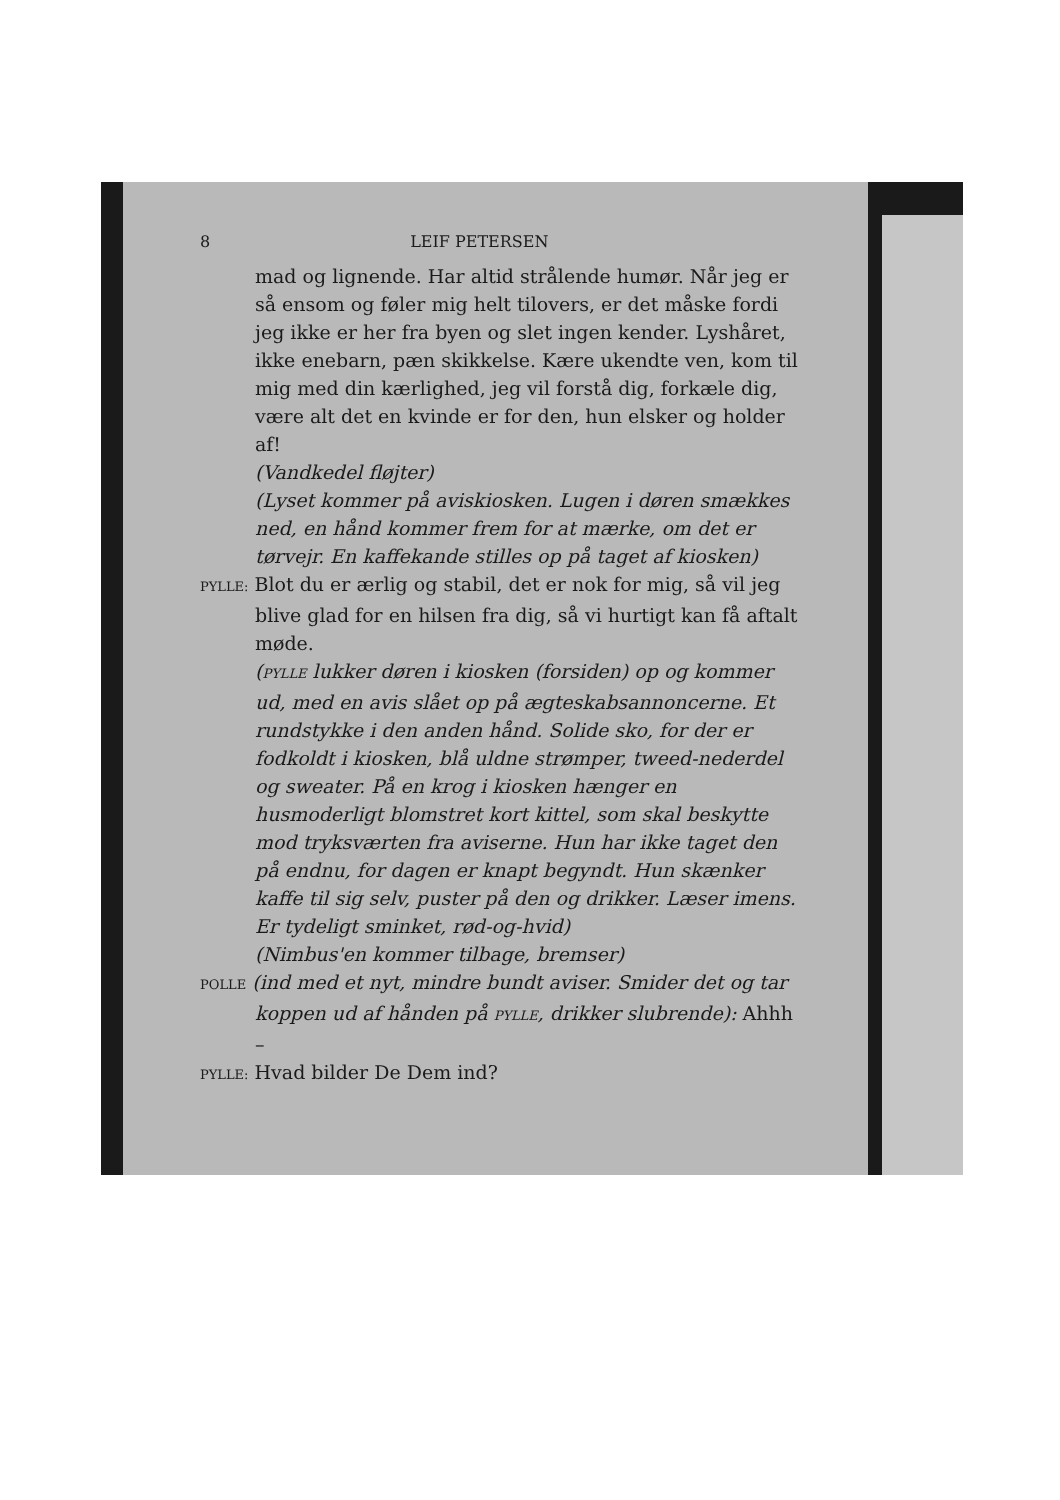8 LEIF PETERSEN
mad og lignende. Har altid strålende humør. Når jeg er så ensom og føler mig helt tilovers, er det måske fordi jeg ikke er her fra byen og slet ingen kender. Lyshåret, ikke enebarn, pæn skikkelse. Kære ukendte ven, kom til mig med din kærlighed, jeg vil forstå dig, forkæle dig, være alt det en kvinde er for den, hun elsker og holder af!
(Vandkedel fløjter)
(Lyset kommer på aviskiosken. Lugen i døren smækkes ned, en hånd kommer frem for at mærke, om det er tørvejr. En kaffekande stilles op på taget af kiosken)
PYLLE: Blot du er ærlig og stabil, det er nok for mig, så vil jeg blive glad for en hilsen fra dig, så vi hurtigt kan få aftalt møde.
(PYLLE lukker døren i kiosken (forsiden) op og kommer ud, med en avis slået op på ægteskabsannoncerne. Et rundstykke i den anden hånd. Solide sko, for der er fodkoldt i kiosken, blå uldne strømper, tweed-nederdel og sweater. På en krog i kiosken hænger en husmoderligt blomstret kort kittel, som skal beskytte mod tryksværten fra aviserne. Hun har ikke taget den på endnu, for dagen er knapt begyndt. Hun skænker kaffe til sig selv, puster på den og drikker. Læser imens. Er tydeligt sminket, rød-og-hvid)
(Nimbus'en kommer tilbage, bremser)
POLLE (ind med et nyt, mindre bundt aviser. Smider det og tar koppen ud af hånden på PYLLE, drikker slubrende): Ahhh –
PYLLE: Hvad bilder De Dem ind?